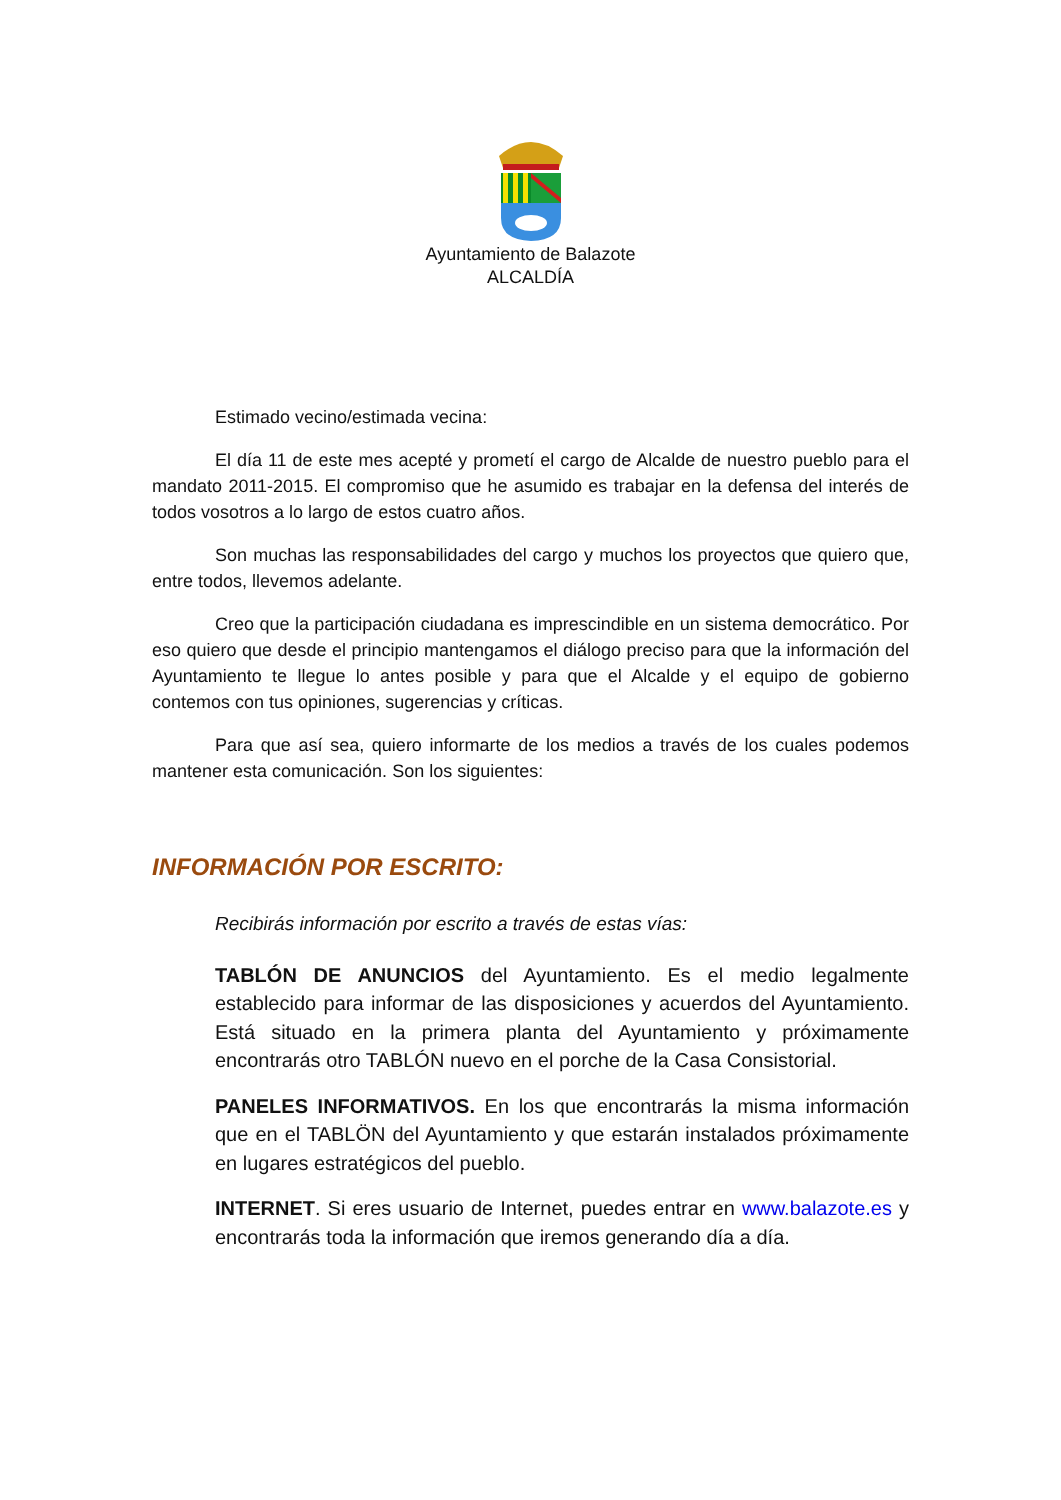Ayuntamiento de Balazote
ALCALDÍA
Estimado vecino/estimada vecina:
El día 11 de este mes acepté y prometí el cargo de Alcalde de nuestro pueblo para el mandato 2011-2015. El compromiso que he asumido es trabajar en la defensa del interés de todos vosotros a lo largo de estos cuatro años.
Son muchas las responsabilidades del cargo y muchos los proyectos que quiero que, entre todos, llevemos adelante.
Creo que la participación ciudadana es imprescindible en un sistema democrático. Por eso quiero que desde el principio mantengamos el diálogo preciso para que la información del Ayuntamiento te llegue lo antes posible y para que el Alcalde y el equipo de gobierno contemos con tus opiniones, sugerencias y críticas.
Para que así sea, quiero informarte de los medios a través de los cuales podemos mantener esta comunicación. Son los siguientes:
INFORMACIÓN POR ESCRITO:
Recibirás información por escrito a través de estas vías:
TABLÓN DE ANUNCIOS del Ayuntamiento. Es el medio legalmente establecido para informar de las disposiciones y acuerdos del Ayuntamiento. Está situado en la primera planta del Ayuntamiento y próximamente encontrarás otro TABLÓN nuevo en el porche de la Casa Consistorial.
PANELES INFORMATIVOS. En los que encontrarás la misma información que en el TABLÖN del Ayuntamiento y que estarán instalados próximamente en lugares estratégicos del pueblo.
INTERNET. Si eres usuario de Internet, puedes entrar en www.balazote.es y encontrarás toda la información que iremos generando día a día.